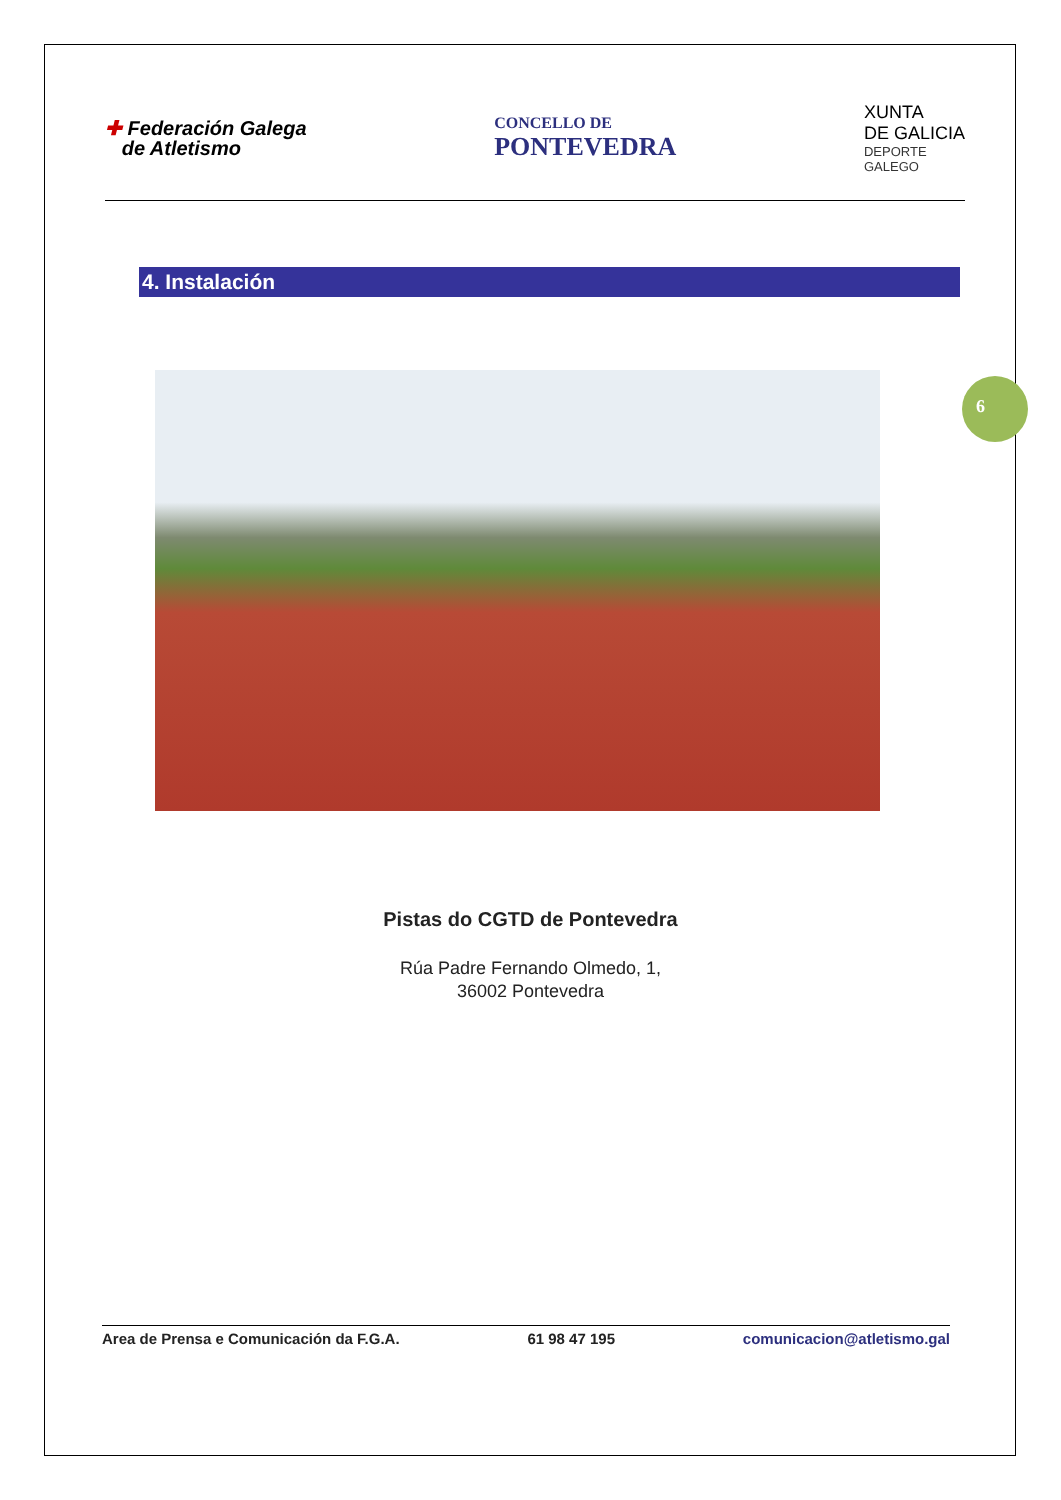✚ Federación Galega
de Atletismo
CONCELLO DE
PONTEVEDRA
XUNTA
DE GALICIA
DEPORTE
GALEGO
4. Instalación
6
Pistas do CGTD de Pontevedra
Rúa Padre Fernando Olmedo, 1,
36002 Pontevedra
Area de Prensa e Comunicación da F.G.A. 61 98 47 195 comunicacion@atletismo.gal